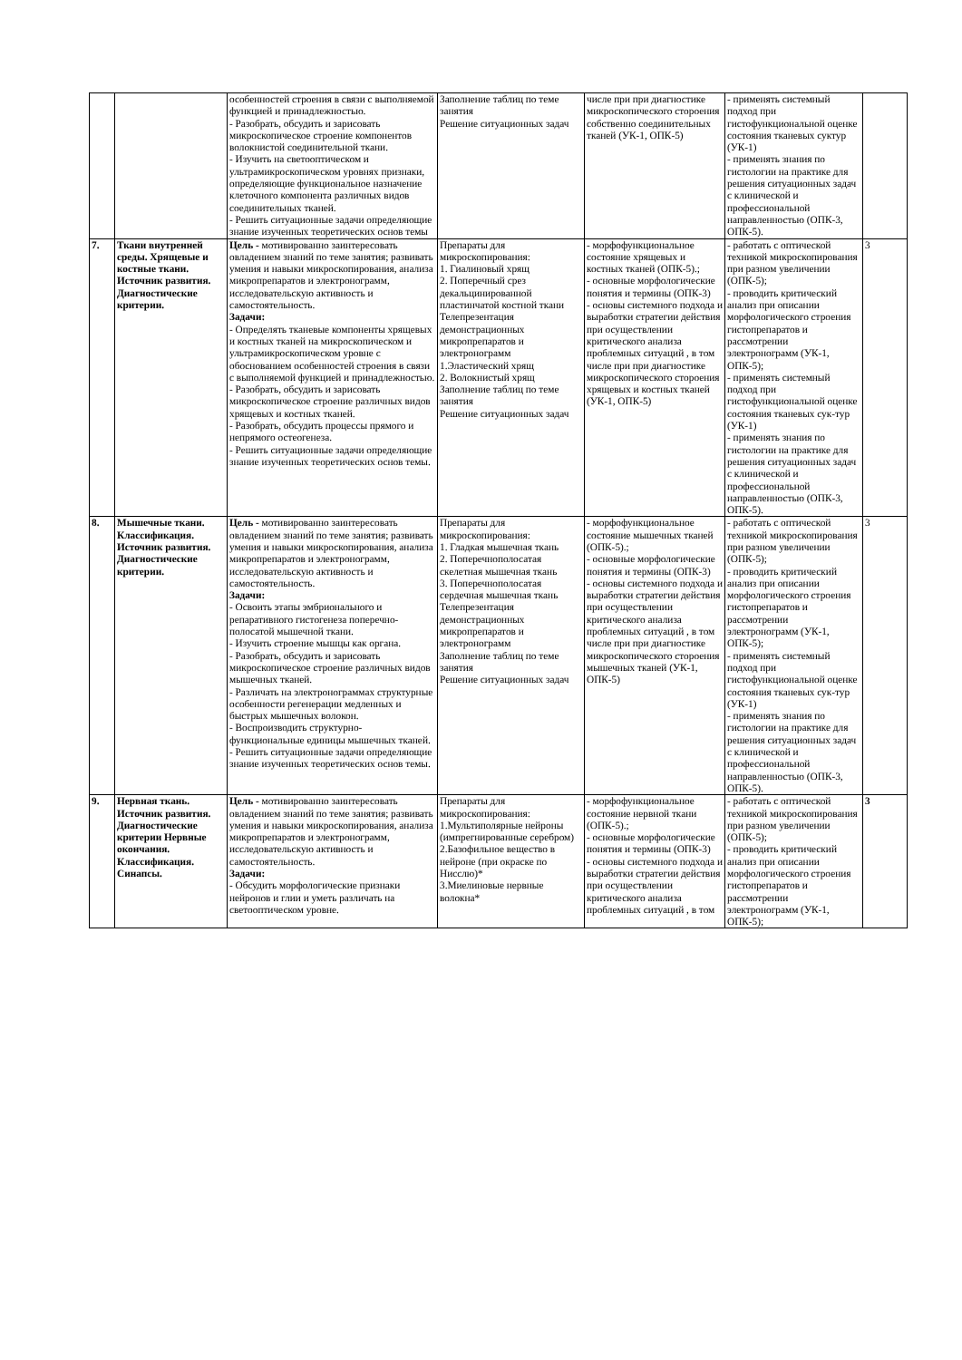| | | особенностей строения в связи с выполняемой функцией и принадлежностью. - Разобрать, обсудить и зарисовать микроскопическое строение компонентов волокнистой соединительной ткани. - Изучить на светооптическом и ультрамикроскопическом уровнях признаки, определяющие функциональное назначение клеточного компонента различных видов соединительных тканей. - Решить ситуационные задачи определяющие знание изученных теоретических основ темы | Заполнение таблиц по теме занятия Решение ситуационных задач | числе при при диагностике микроскопического стороения собственно соединительных тканей (УК-1, ОПК-5) | - применять системный подход при гистофункциональной оценке состояния тканевых суктур (УК-1) - применять знания по гистологии на практике для решения ситуационных задач с клинической и профессиональной направленностью (ОПК-3, ОПК-5). | |
| 7. | Ткани внутренней среды. Хрящевые и костные ткани. Источник развития. Диагностические критерии. | Цель - мотивированно заинтересовать овладением знаний по теме занятия; развивать умения и навыки микроскопирования, анализа микропрепаратов и электронограмм, исследовательскую активность и самостоятельность. Задачи: - Определять тканевые компоненты хрящевых и костных тканей на микроскопическом и ультрамикроскопическом уровне с обоснованием особенностей строения в связи с выполняемой функцией и принадлежностью. - Разобрать, обсудить и зарисовать микроскопическое строение различных видов хрящевых и костных тканей. - Разобрать, обсудить процессы прямого и непрямого остеогенеза. - Решить ситуационные задачи определяющие знание изученных теоретических основ темы. | Препараты для микроскопирования: 1. Гиалиновый хрящ 2. Поперечный срез декальцинированной пластинчатой костной ткани Телепрезентация демонстрационных микропрепаратов и электронограмм 1.Эластический хрящ 2. Волокнистый хрящ Заполнение таблиц по теме занятия Решение ситуационных задач | - морфофункциональное состояние хрящевых и костных тканей (ОПК-5).; - основные морфологические понятия и термины (ОПК-3) - основы системного подхода и выработки стратегии действия при осуществлении критического анализа проблемных ситуаций , в том числе при при диагностике микроскопического стороения хрящевых и костных тканей (УК-1, ОПК-5) | - работать с оптической техникой микроскопирования при разном увеличении (ОПК-5); - проводить критический анализ при описании морфологического строения гистопрепаратов и рассмотрении электронограмм (УК-1, ОПК-5); - применять системный подход при гистофункциональной оценке состояния тканевых сук-тур (УК-1) - применять знания по гистологии на практике для решения ситуационных задач с клинической и профессиональной направленностью (ОПК-3, ОПК-5). | 3 |
| 8. | Мышечные ткани. Классификация. Источник развития. Диагностические критерии. | Цель - мотивированно заинтересовать овладением знаний по теме занятия; развивать умения и навыки микроскопирования, анализа микропрепаратов и электронограмм, исследовательскую активность и самостоятельность. Задачи: - Освоить этапы эмбрионального и репаративного гистогенеза поперечно-полосатой мышечной ткани. - Изучить строение мышцы как органа. - Разобрать, обсудить и зарисовать микроскопическое строение различных видов мышечных тканей. - Различать на электронограммах структурные особенности регенерации медленных и быстрых мышечных волокон. - Воспроизводить структурно-функциональные единицы мышечных тканей. - Решить ситуационные задачи определяющие знание изученных теоретических основ темы. | Препараты для микроскопирования: 1. Гладкая мышечная ткань 2. Поперечнополосатая скелетная мышечная ткань 3. Поперечнополосатая сердечная мышечная ткань Телепрезентация демонстрационных микропрепаратов и электронограмм Заполнение таблиц по теме занятия Решение ситуационных задач | - морфофункциональное состояние мышечных тканей (ОПК-5).; - основные морфологические понятия и термины (ОПК-3) - основы системного подхода и выработки стратегии действия при осуществлении критического анализа проблемных ситуаций , в том числе при при диагностике микроскопического стороения мышечных тканей (УК-1, ОПК-5) | - работать с оптической техникой микроскопирования при разном увеличении (ОПК-5); - проводить критический анализ при описании морфологического строения гистопрепаратов и рассмотрении электронограмм (УК-1, ОПК-5); - применять системный подход при гистофункциональной оценке состояния тканевых сук-тур (УК-1) - применять знания по гистологии на практике для решения ситуационных задач с клинической и профессиональной направленностью (ОПК-3, ОПК-5). | 3 |
| 9. | Нервная ткань. Источник развития. Диагностические критерии Нервные окончания. Классификация. Синапсы. | Цель - мотивированно заинтересовать овладением знаний по теме занятия; развивать умения и навыки микроскопирования, анализа микропрепаратов и электронограмм, исследовательскую активность и самостоятельность. Задачи: - Обсудить морфологические признаки нейронов и глии и уметь различать на светооптическом уровне. | Препараты для микроскопирования: 1.Мультиполярные нейроны (импрегнированные серебром) 2.Базофильное вещество в нейроне (при окраске по Нисслю)* 3.Миелиновые нервные волокна* | - морфофункциональное состояние нервной ткани (ОПК-5).; - основные морфологические понятия и термины (ОПК-3) - основы системного подхода и выработки стратегии действия при осуществлении критического анализа проблемных ситуаций , в том | - работать с оптической техникой микроскопирования при разном увеличении (ОПК-5); - проводить критический анализ при описании морфологического строения гистопрепаратов и рассмотрении электронограмм (УК-1, ОПК-5); | 3 |